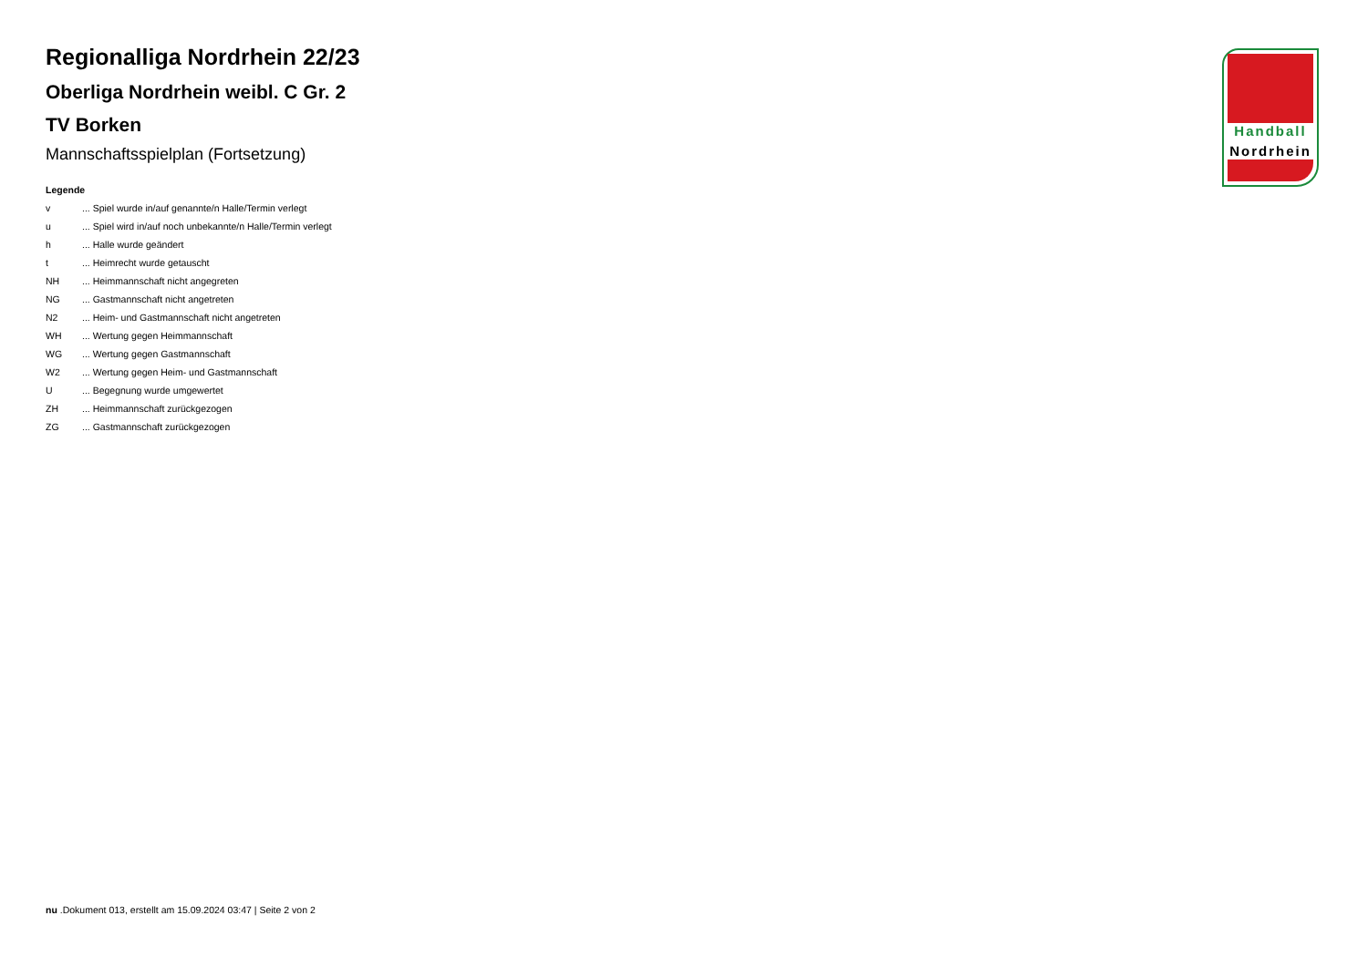Handball
Nordrhein
Regionalliga Nordrhein 22/23
Oberliga Nordrhein weibl. C Gr. 2
TV Borken
Mannschaftsspielplan (Fortsetzung)
Legende
v ... Spiel wurde in/auf genannte/n Halle/Termin verlegt
u ... Spiel wird in/auf noch unbekannte/n Halle/Termin verlegt
h ... Halle wurde geändert
t ... Heimrecht wurde getauscht
NH ... Heimmannschaft nicht angegreten
NG ... Gastmannschaft nicht angetreten
N2 ... Heim- und Gastmannschaft nicht angetreten
WH ... Wertung gegen Heimmannschaft
WG ... Wertung gegen Gastmannschaft
W2 ... Wertung gegen Heim- und Gastmannschaft
U ... Begegnung wurde umgewertet
ZH ... Heimmannschaft zurückgezogen
ZG ... Gastmannschaft zurückgezogen
nu .Dokument 013, erstellt am 15.09.2024 03:47 | Seite 2 von 2